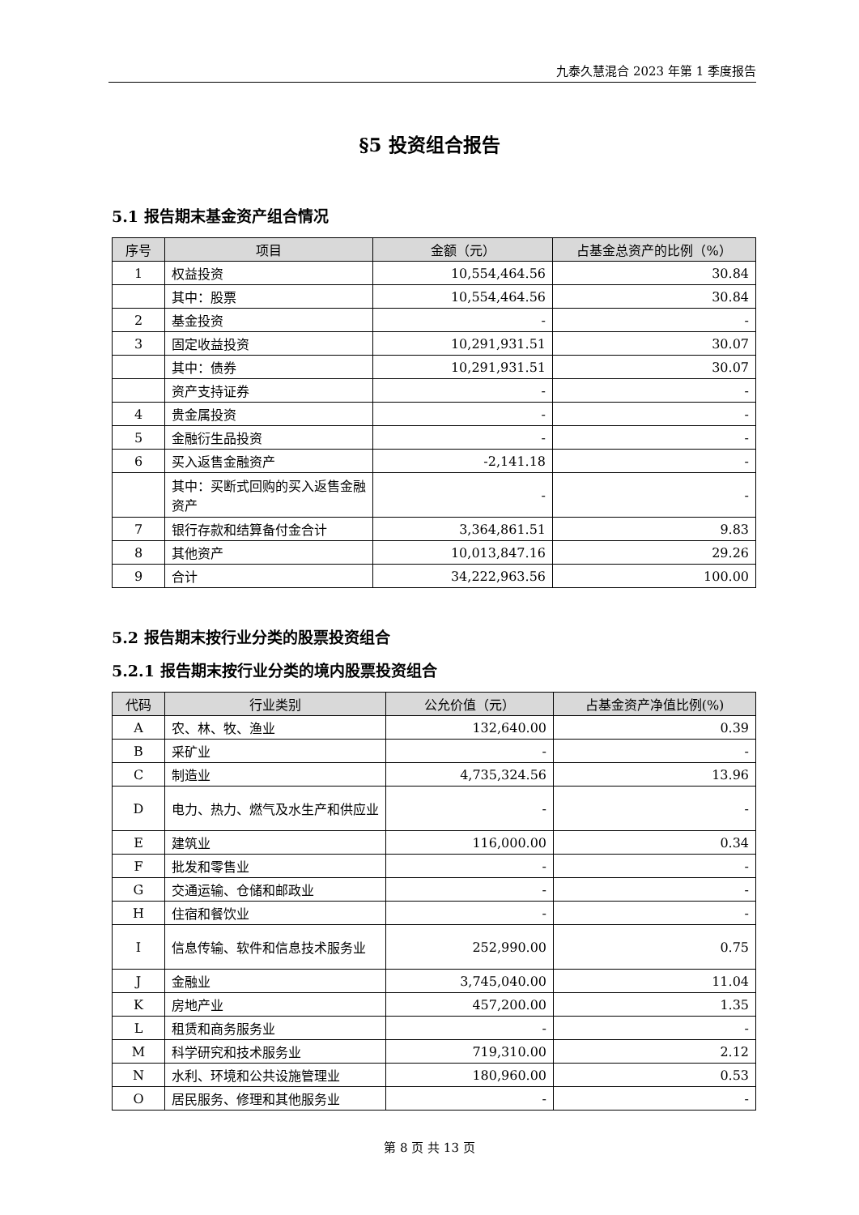九泰久慧混合 2023 年第 1 季度报告
§5 投资组合报告
5.1 报告期末基金资产组合情况
| 序号 | 项目 | 金额（元） | 占基金总资产的比例（%） |
| --- | --- | --- | --- |
| 1 | 权益投资 | 10,554,464.56 | 30.84 |
| | 其中：股票 | 10,554,464.56 | 30.84 |
| 2 | 基金投资 | - | - |
| 3 | 固定收益投资 | 10,291,931.51 | 30.07 |
| | 其中：债券 | 10,291,931.51 | 30.07 |
| | 资产支持证券 | - | - |
| 4 | 贵金属投资 | - | - |
| 5 | 金融衍生品投资 | - | - |
| 6 | 买入返售金融资产 | -2,141.18 | - |
| | 其中：买断式回购的买入返售金融资产 | - | - |
| 7 | 银行存款和结算备付金合计 | 3,364,861.51 | 9.83 |
| 8 | 其他资产 | 10,013,847.16 | 29.26 |
| 9 | 合计 | 34,222,963.56 | 100.00 |
5.2 报告期末按行业分类的股票投资组合
5.2.1 报告期末按行业分类的境内股票投资组合
| 代码 | 行业类别 | 公允价值（元） | 占基金资产净值比例(%) |
| --- | --- | --- | --- |
| A | 农、林、牧、渔业 | 132,640.00 | 0.39 |
| B | 采矿业 | - | - |
| C | 制造业 | 4,735,324.56 | 13.96 |
| D | 电力、热力、燃气及水生产和供应业 | - | - |
| E | 建筑业 | 116,000.00 | 0.34 |
| F | 批发和零售业 | - | - |
| G | 交通运输、仓储和邮政业 | - | - |
| H | 住宿和餐饮业 | - | - |
| I | 信息传输、软件和信息技术服务业 | 252,990.00 | 0.75 |
| J | 金融业 | 3,745,040.00 | 11.04 |
| K | 房地产业 | 457,200.00 | 1.35 |
| L | 租赁和商务服务业 | - | - |
| M | 科学研究和技术服务业 | 719,310.00 | 2.12 |
| N | 水利、环境和公共设施管理业 | 180,960.00 | 0.53 |
| O | 居民服务、修理和其他服务业 | - | - |
第 8 页 共 13 页